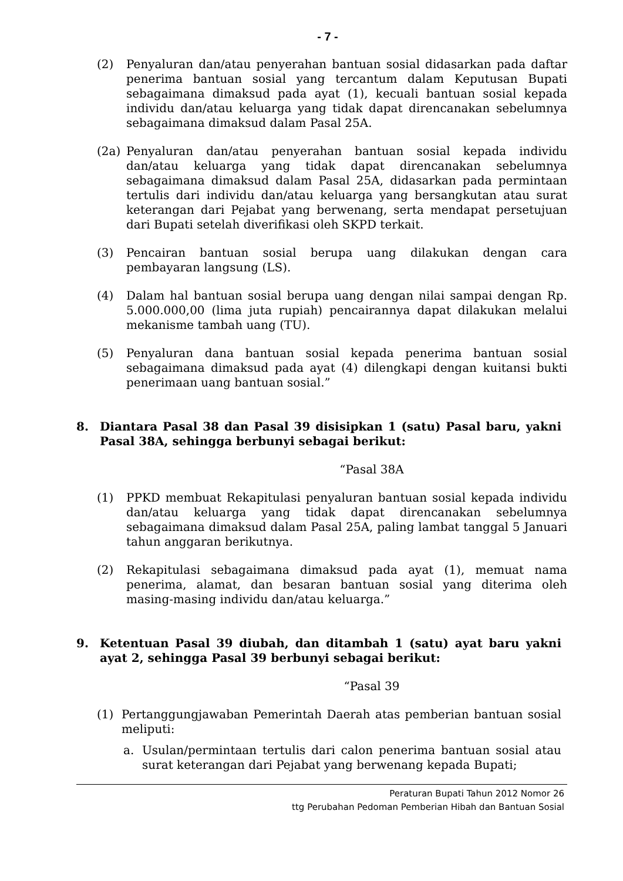- 7 -
(2) Penyaluran dan/atau penyerahan bantuan sosial didasarkan pada daftar penerima bantuan sosial yang tercantum dalam Keputusan Bupati sebagaimana dimaksud pada ayat (1), kecuali bantuan sosial kepada individu dan/atau keluarga yang tidak dapat direncanakan sebelumnya sebagaimana dimaksud dalam Pasal 25A.
(2a) Penyaluran dan/atau penyerahan bantuan sosial kepada individu dan/atau keluarga yang tidak dapat direncanakan sebelumnya sebagaimana dimaksud dalam Pasal 25A, didasarkan pada permintaan tertulis dari individu dan/atau keluarga yang bersangkutan atau surat keterangan dari Pejabat yang berwenang, serta mendapat persetujuan dari Bupati setelah diverifikasi oleh SKPD terkait.
(3) Pencairan bantuan sosial berupa uang dilakukan dengan cara pembayaran langsung (LS).
(4) Dalam hal bantuan sosial berupa uang dengan nilai sampai dengan Rp. 5.000.000,00 (lima juta rupiah) pencairannya dapat dilakukan melalui mekanisme tambah uang (TU).
(5) Penyaluran dana bantuan sosial kepada penerima bantuan sosial sebagaimana dimaksud pada ayat (4) dilengkapi dengan kuitansi bukti penerimaan uang bantuan sosial.”
8. Diantara Pasal 38 dan Pasal 39 disisipkan 1 (satu) Pasal baru, yakni Pasal 38A, sehingga berbunyi sebagai berikut:
“Pasal 38A
(1) PPKD membuat Rekapitulasi penyaluran bantuan sosial kepada individu dan/atau keluarga yang tidak dapat direncanakan sebelumnya sebagaimana dimaksud dalam Pasal 25A, paling lambat tanggal 5 Januari tahun anggaran berikutnya.
(2) Rekapitulasi sebagaimana dimaksud pada ayat (1), memuat nama penerima, alamat, dan besaran bantuan sosial yang diterima oleh masing-masing individu dan/atau keluarga.”
9. Ketentuan Pasal 39 diubah, dan ditambah 1 (satu) ayat baru yakni ayat 2, sehingga Pasal 39 berbunyi sebagai berikut:
“Pasal 39
(1) Pertanggungjawaban Pemerintah Daerah atas pemberian bantuan sosial meliputi:
a. Usulan/permintaan tertulis dari calon penerima bantuan sosial atau surat keterangan dari Pejabat yang berwenang kepada Bupati;
Peraturan Bupati Tahun 2012 Nomor 26
ttg Perubahan Pedoman Pemberian Hibah dan Bantuan Sosial